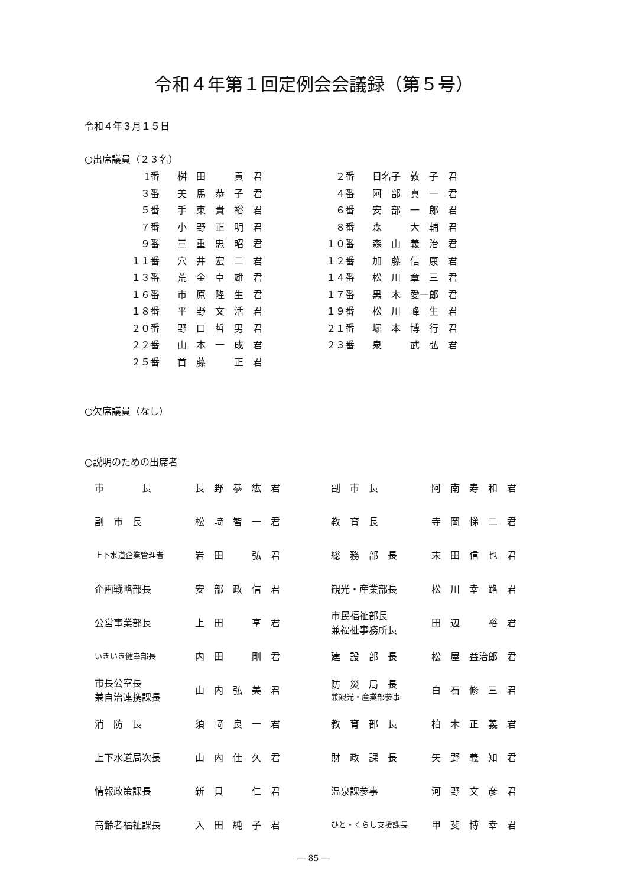令和４年第１回定例会会議録（第５号）
令和４年３月１５日
○出席議員（２３名）
| 1番 | | 桝 田 貢 君 | ２番 | | 日名子 敦 子 君 |
| ３番 | | 美 馬 恭 子 君 | ４番 | | 阿 部 真 一 君 |
| ５番 | | 手 束 貴 裕 君 | ６番 | | 安 部 一 郎 君 |
| ７番 | | 小 野 正 明 君 | ８番 | | 森 大 輔 君 |
| ９番 | | 三 重 忠 昭 君 | １０番 | | 森 山 義 治 君 |
| １１番 | | 穴 井 宏 二 君 | １２番 | | 加 藤 信 康 君 |
| １３番 | | 荒 金 卓 雄 君 | １４番 | | 松 川 章 三 君 |
| １６番 | | 市 原 隆 生 君 | １７番 | | 黒 木 愛一郎 君 |
| １８番 | | 平 野 文 活 君 | １９番 | | 松 川 峰 生 君 |
| ２０番 | | 野 口 哲 男 君 | ２１番 | | 堀 本 博 行 君 |
| ２２番 | | 山 本 一 成 君 | ２３番 | | 泉 武 弘 君 |
| ２５番 | | 首 藤 正 君 | | | |
○欠席議員（なし）
○説明のための出席者
| 市 長 | 長 野 恭 紘 君 | 副 市 長 | 阿 南 寿 和 君 |
| 副 市 長 | 松 﨑 智 一 君 | 教 育 長 | 寺 岡 悌 二 君 |
| 上下水道企業管理者 | 岩 田 弘 君 | 総 務 部 長 | 末 田 信 也 君 |
| 企画戦略部長 | 安 部 政 信 君 | 観光・産業部長 | 松 川 幸 路 君 |
| 公営事業部長 | 上 田 亨 君 | 市民福祉部長 兼福祉事務所長 | 田 辺 裕 君 |
| いきいき健幸部長 | 内 田 剛 君 | 建 設 部 長 | 松 屋 益治郎 君 |
| 市長公室長 兼自治連携課長 | 山 内 弘 美 君 | 防 災 局 長 兼観光・産業部参事 | 白 石 修 三 君 |
| 消 防 長 | 須 﨑 良 一 君 | 教 育 部 長 | 柏 木 正 義 君 |
| 上下水道局次長 | 山 内 佳 久 君 | 財 政 課 長 | 矢 野 義 知 君 |
| 情報政策課長 | 新 貝 仁 君 | 温泉課参事 | 河 野 文 彦 君 |
| 高齢者福祉課長 | 入 田 純 子 君 | ひと・くらし支援課長 | 甲 斐 博 幸 君 |
― 85 ―